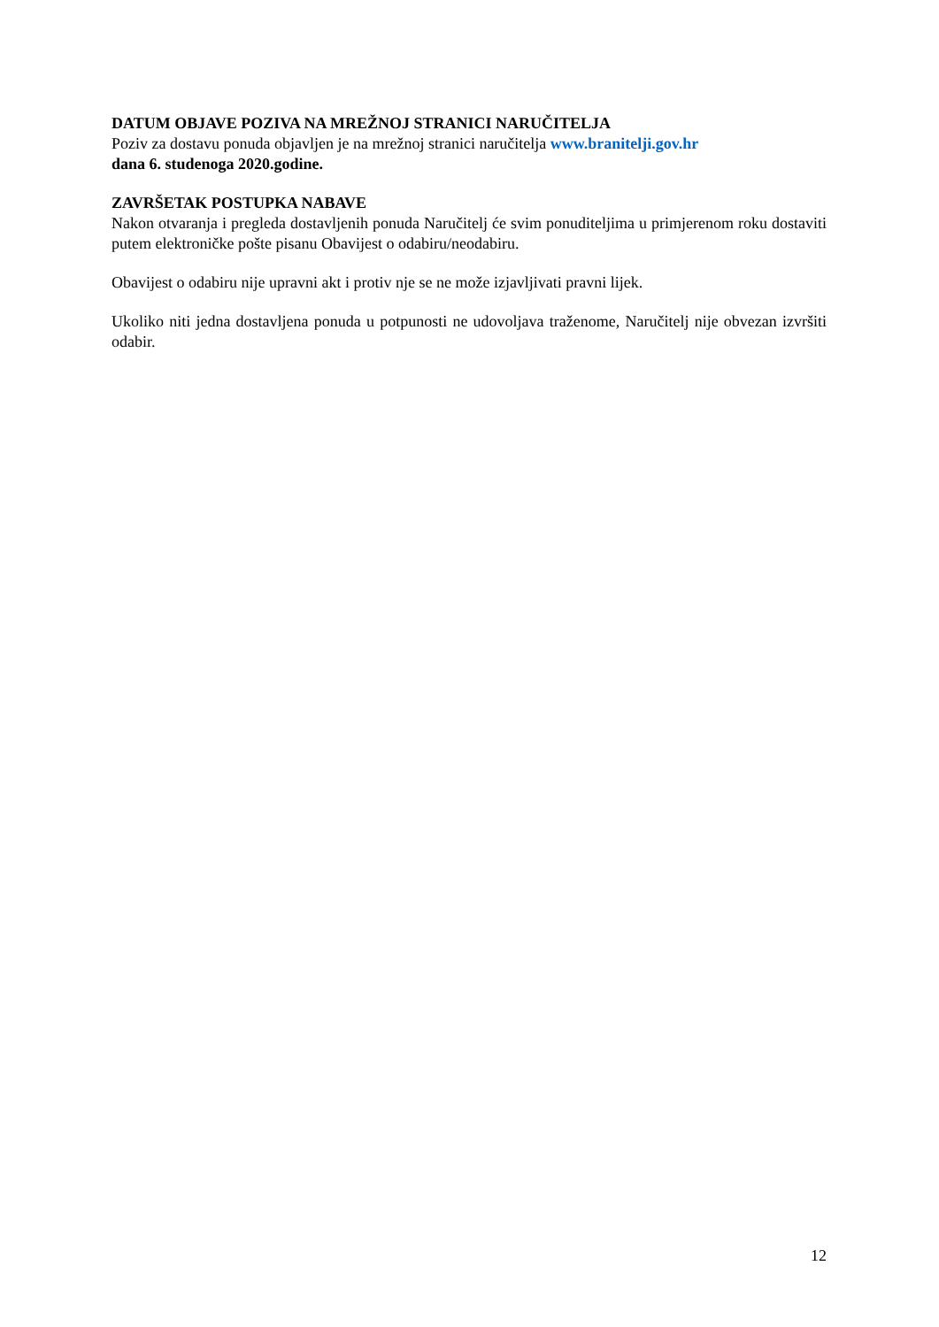DATUM OBJAVE POZIVA NA MREŽNOJ STRANICI NARUČITELJA
Poziv za dostavu ponuda objavljen je na mrežnoj stranici naručitelja www.branitelji.gov.hr
dana 6. studenoga 2020.godine.
ZAVRŠETAK POSTUPKA NABAVE
Nakon otvaranja i pregleda dostavljenih ponuda Naručitelj će svim ponuditeljima u primjerenom roku dostaviti putem elektroničke pošte pisanu Obavijest o odabiru/neodabiru.
Obavijest o odabiru nije upravni akt i protiv nje se ne može izjavljivati pravni lijek.
Ukoliko niti jedna dostavljena ponuda u potpunosti ne udovoljava traženome, Naručitelj nije obvezan izvršiti odabir.
12